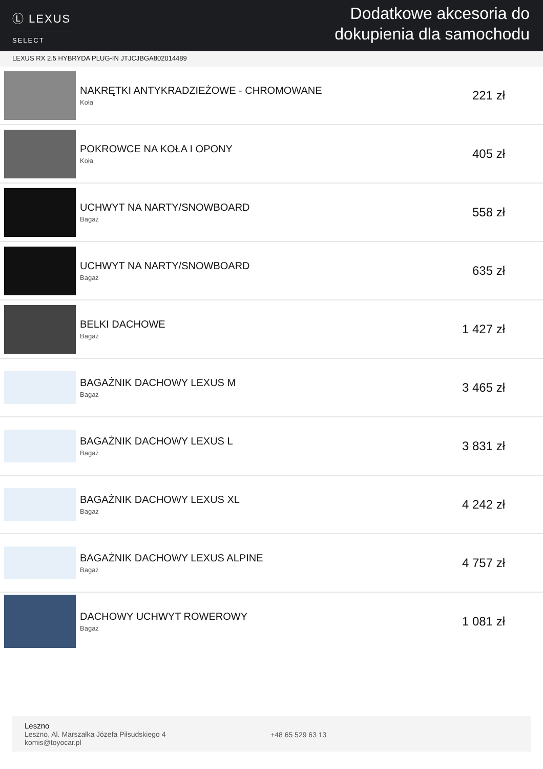Ⓛ LEXUS
SELECT
Dodatkowe akcesoria do
dokupienia dla samochodu
LEXUS RX 2.5 HYBRYDA PLUG-IN JTJCJBGA802014489
| | NAKRĘTKI ANTYKRADZIEŻOWE - CHROMOWANE Koła | 221 zł |
| | POKROWCE NA KOŁA I OPONY Koła | 405 zł |
| | UCHWYT NA NARTY/SNOWBOARD Bagaż | 558 zł |
| | UCHWYT NA NARTY/SNOWBOARD Bagaż | 635 zł |
| | BELKI DACHOWE Bagaż | 1 427 zł |
| | BAGAŻNIK DACHOWY LEXUS M Bagaż | 3 465 zł |
| | BAGAŻNIK DACHOWY LEXUS L Bagaż | 3 831 zł |
| | BAGAŻNIK DACHOWY LEXUS XL Bagaż | 4 242 zł |
| | BAGAŻNIK DACHOWY LEXUS ALPINE Bagaż | 4 757 zł |
| | DACHOWY UCHWYT ROWEROWY Bagaż | 1 081 zł |
Leszno
Leszno, Al. Marszałka Józefa Piłsudskiego 4
komis@toyocar.pl
+48 65 529 63 13